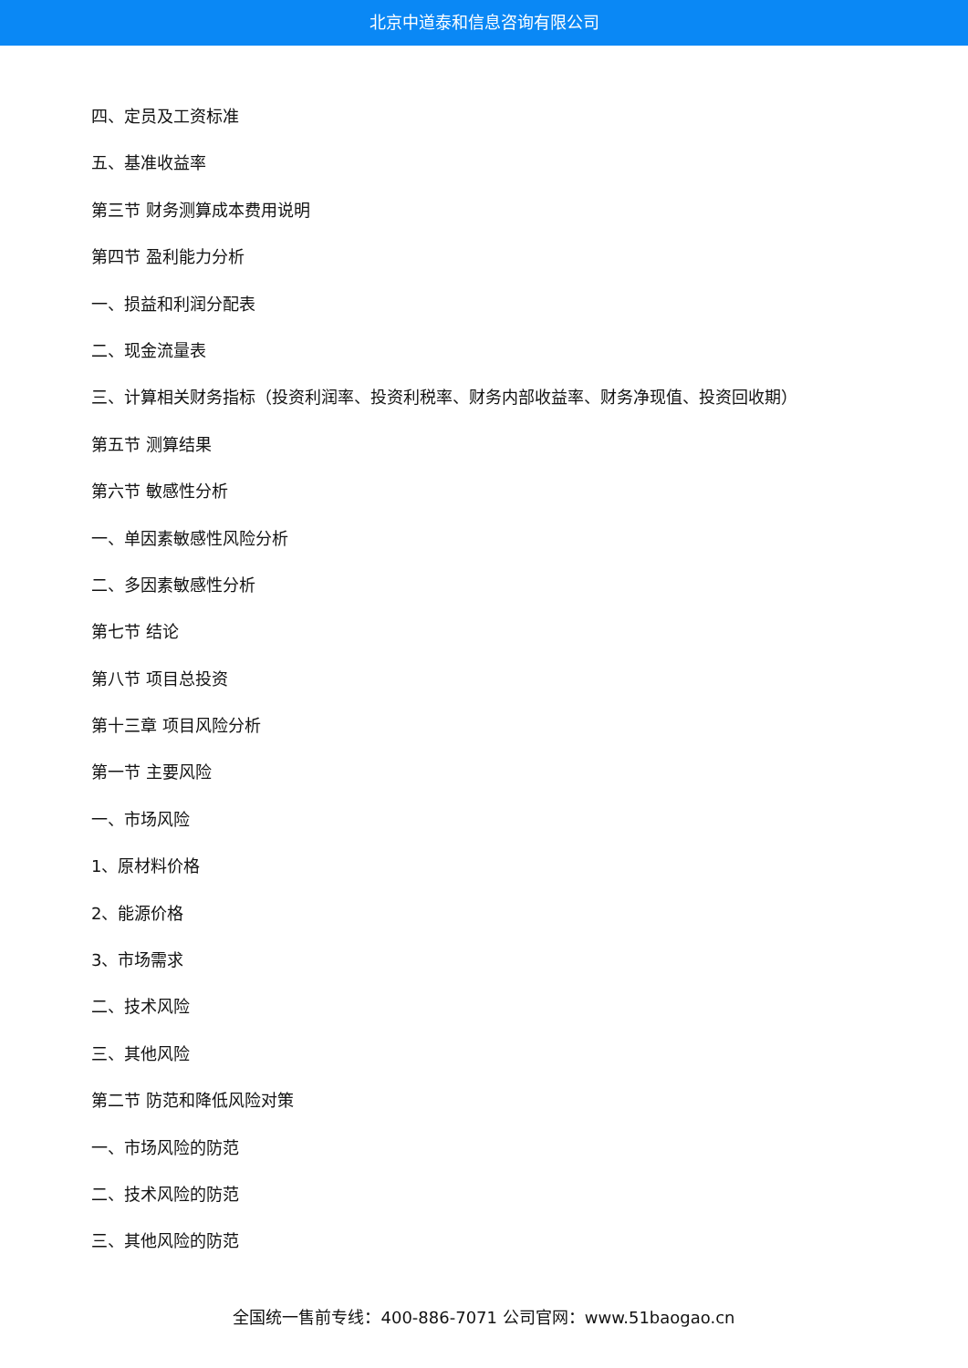北京中道泰和信息咨询有限公司
四、定员及工资标准
五、基准收益率
第三节 财务测算成本费用说明
第四节 盈利能力分析
一、损益和利润分配表
二、现金流量表
三、计算相关财务指标（投资利润率、投资利税率、财务内部收益率、财务净现值、投资回收期）
第五节 测算结果
第六节 敏感性分析
一、单因素敏感性风险分析
二、多因素敏感性分析
第七节 结论
第八节 项目总投资
第十三章 项目风险分析
第一节 主要风险
一、市场风险
1、原材料价格
2、能源价格
3、市场需求
二、技术风险
三、其他风险
第二节 防范和降低风险对策
一、市场风险的防范
二、技术风险的防范
三、其他风险的防范
全国统一售前专线：400-886-7071 公司官网：www.51baogao.cn